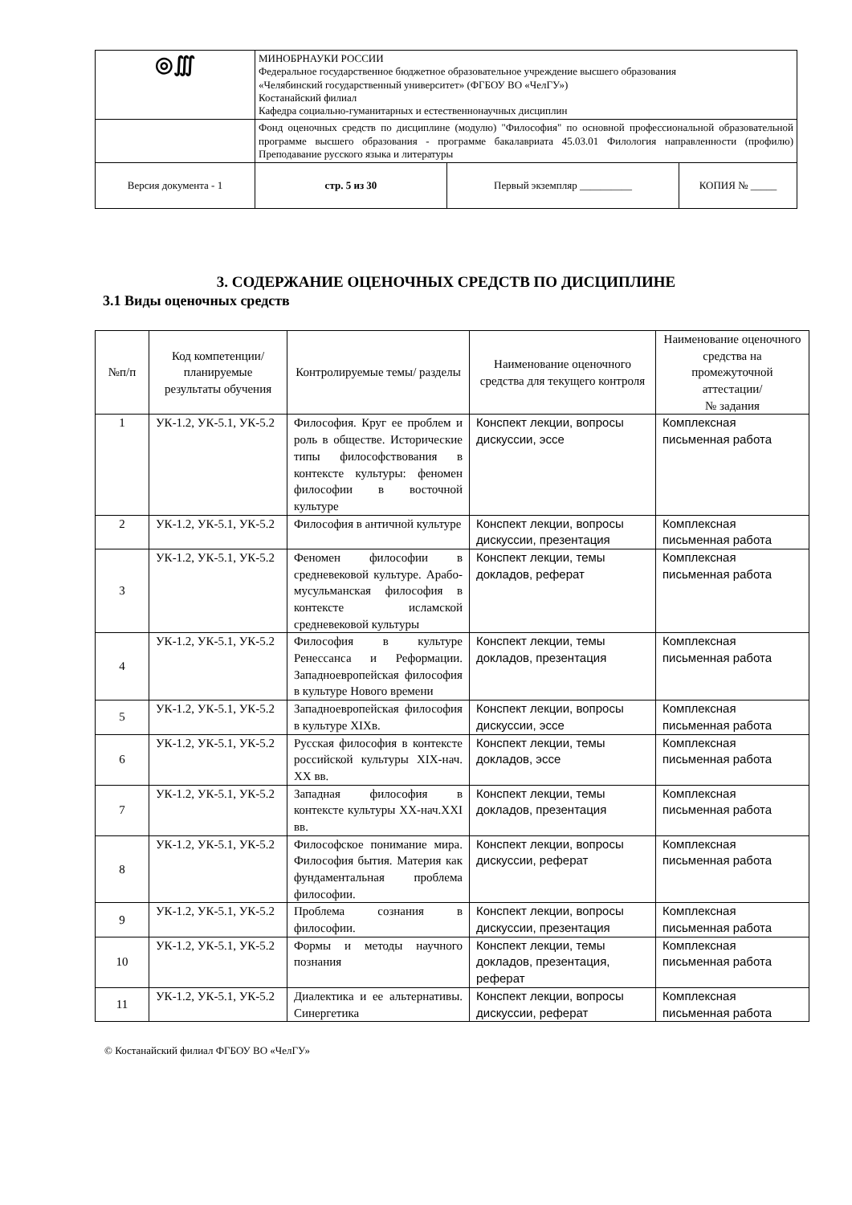| ◎∭ | МИНОБРНАУКИ РОССИИ Федеральное государственное бюджетное образовательное учреждение высшего образования «Челябинский государственный университет» (ФГБОУ ВО «ЧелГУ») Костанайский филиал Кафедра социально-гуманитарных и естественнонаучных дисциплин | | |
| | Фонд оценочных средств по дисциплине (модулю) "Философия" по основной профессиональной образовательной программе высшего образования - программе бакалавриата 45.03.01 Филология направленности (профилю) Преподавание русского языка и литературы | | |
| Версия документа - 1 | стр. 5 из 30 | Первый экземпляр __________ | КОПИЯ № _____ |
3. СОДЕРЖАНИЕ ОЦЕНОЧНЫХ СРЕДСТВ ПО ДИСЦИПЛИНЕ
3.1 Виды оценочных средств
| №п/п | Код компетенции/ планируемые результаты обучения | Контролируемые темы/ разделы | Наименование оценочного средства для текущего контроля | Наименование оценочного средства на промежуточной аттестации/ № задания |
| --- | --- | --- | --- | --- |
| 1 | УК-1.2, УК-5.1, УК-5.2 | Философия. Круг ее проблем и роль в обществе. Исторические типы философствования в контексте культуры: феномен философии в восточной культуре | Конспект лекции, вопросы дискуссии, эссе | Комплексная письменная работа |
| 2 | УК-1.2, УК-5.1, УК-5.2 | Философия в античной культуре | Конспект лекции, вопросы дискуссии, презентация | Комплексная письменная работа |
| 3 | УК-1.2, УК-5.1, УК-5.2 | Феномен философии в средневековой культуре. Арабо-мусульманская философия в контексте исламской средневековой культуры | Конспект лекции, темы докладов, реферат | Комплексная письменная работа |
| 4 | УК-1.2, УК-5.1, УК-5.2 | Философия в культуре Ренессанса и Реформации. Западноевропейская философия в культуре Нового времени | Конспект лекции, темы докладов, презентация | Комплексная письменная работа |
| 5 | УК-1.2, УК-5.1, УК-5.2 | Западноевропейская философия в культуре XIXв. | Конспект лекции, вопросы дискуссии, эссе | Комплексная письменная работа |
| 6 | УК-1.2, УК-5.1, УК-5.2 | Русская философия в контексте российской культуры XIX-нач. XX вв. | Конспект лекции, темы докладов, эссе | Комплексная письменная работа |
| 7 | УК-1.2, УК-5.1, УК-5.2 | Западная философия в контексте культуры XX-нач.XXI вв. | Конспект лекции, темы докладов, презентация | Комплексная письменная работа |
| 8 | УК-1.2, УК-5.1, УК-5.2 | Философское понимание мира. Философия бытия. Материя как фундаментальная проблема философии. | Конспект лекции, вопросы дискуссии, реферат | Комплексная письменная работа |
| 9 | УК-1.2, УК-5.1, УК-5.2 | Проблема сознания в философии. | Конспект лекции, вопросы дискуссии, презентация | Комплексная письменная работа |
| 10 | УК-1.2, УК-5.1, УК-5.2 | Формы и методы научного познания | Конспект лекции, темы докладов, презентация, реферат | Комплексная письменная работа |
| 11 | УК-1.2, УК-5.1, УК-5.2 | Диалектика и ее альтернативы. Синергетика | Конспект лекции, вопросы дискуссии, реферат | Комплексная письменная работа |
© Костанайский филиал ФГБОУ ВО «ЧелГУ»